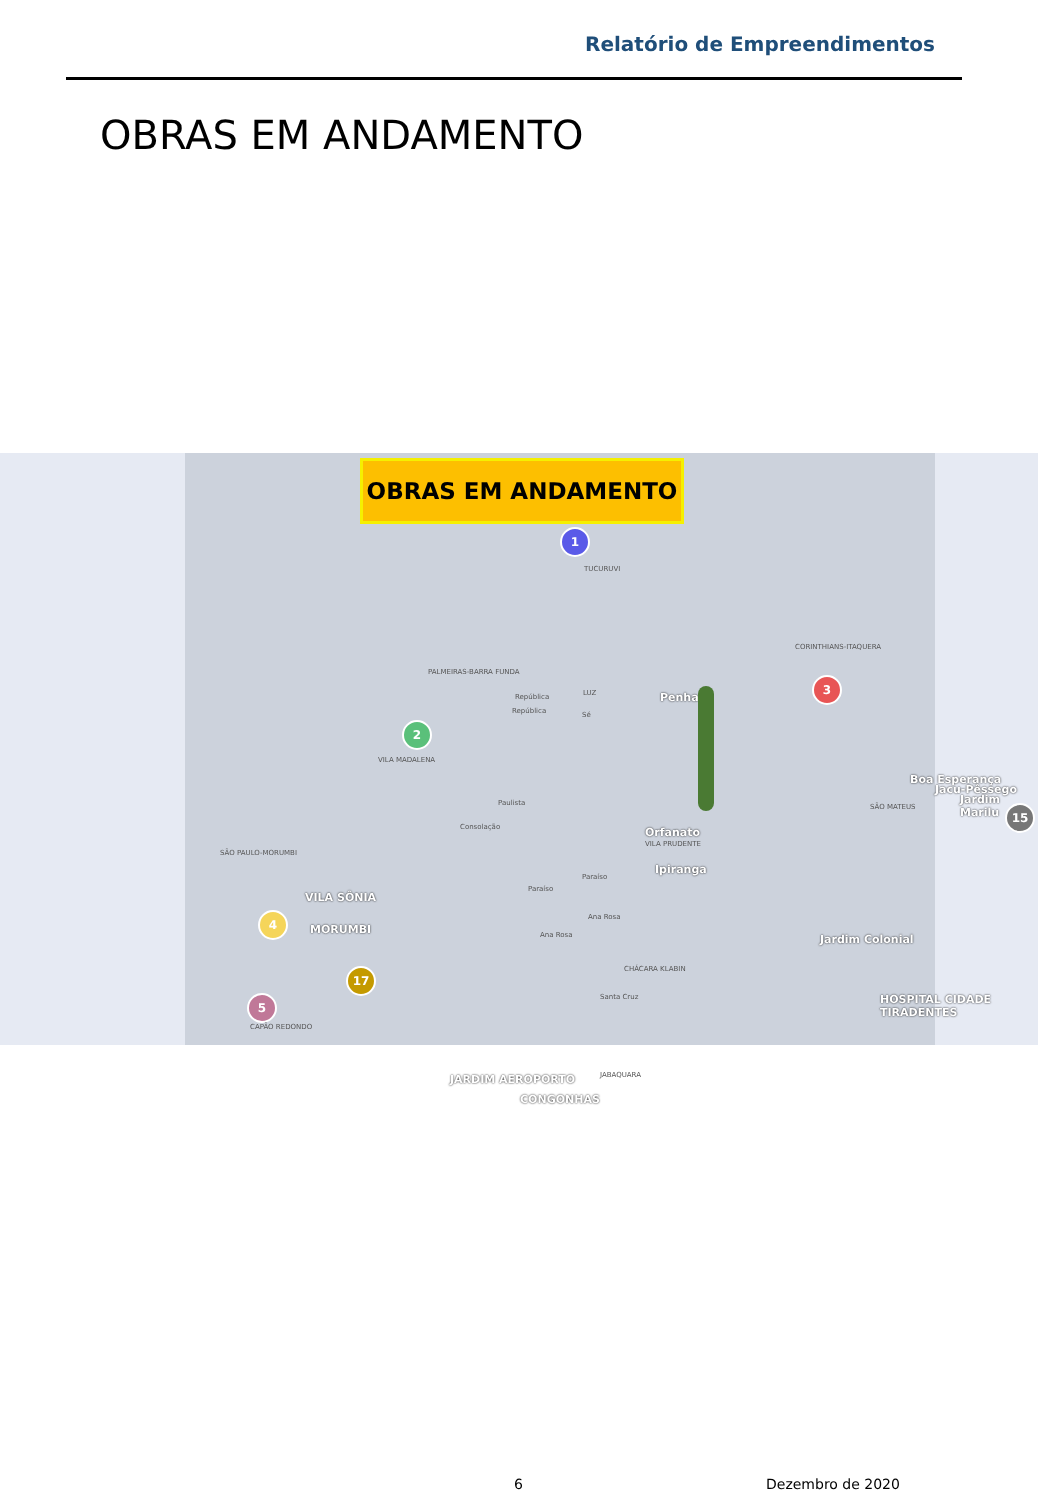Relatório de Empreendimentos
OBRAS EM ANDAMENTO
OBRAS EM ANDAMENTO
1
TUCURUVI
PALMEIRAS-BARRA FUNDA
LUZ
República
República Sé
Penha
CORINTHIANS-ITAQUERA
3
2
VILA MADALENA
Paulista
Consolação Orfanato
VILA PRUDENTE
Ipiranga
SÃO PAULO-MORUMBI
VILA SÔNIA
4
MORUMBI
17
5
CAPÃO REDONDO
Paraíso
Paraíso
Ana Rosa
Ana Rosa
CHÁCARA KLABIN
Santa Cruz
JABAQUARA
JARDIM AEROPORTO
CONGONHAS
SÃO MATEUS
Boa Esperança
Jacu-Pêssego
Jardim Marilu
15
Jardim Colonial
HOSPITAL CIDADE TIRADENTES
6 Dezembro de 2020